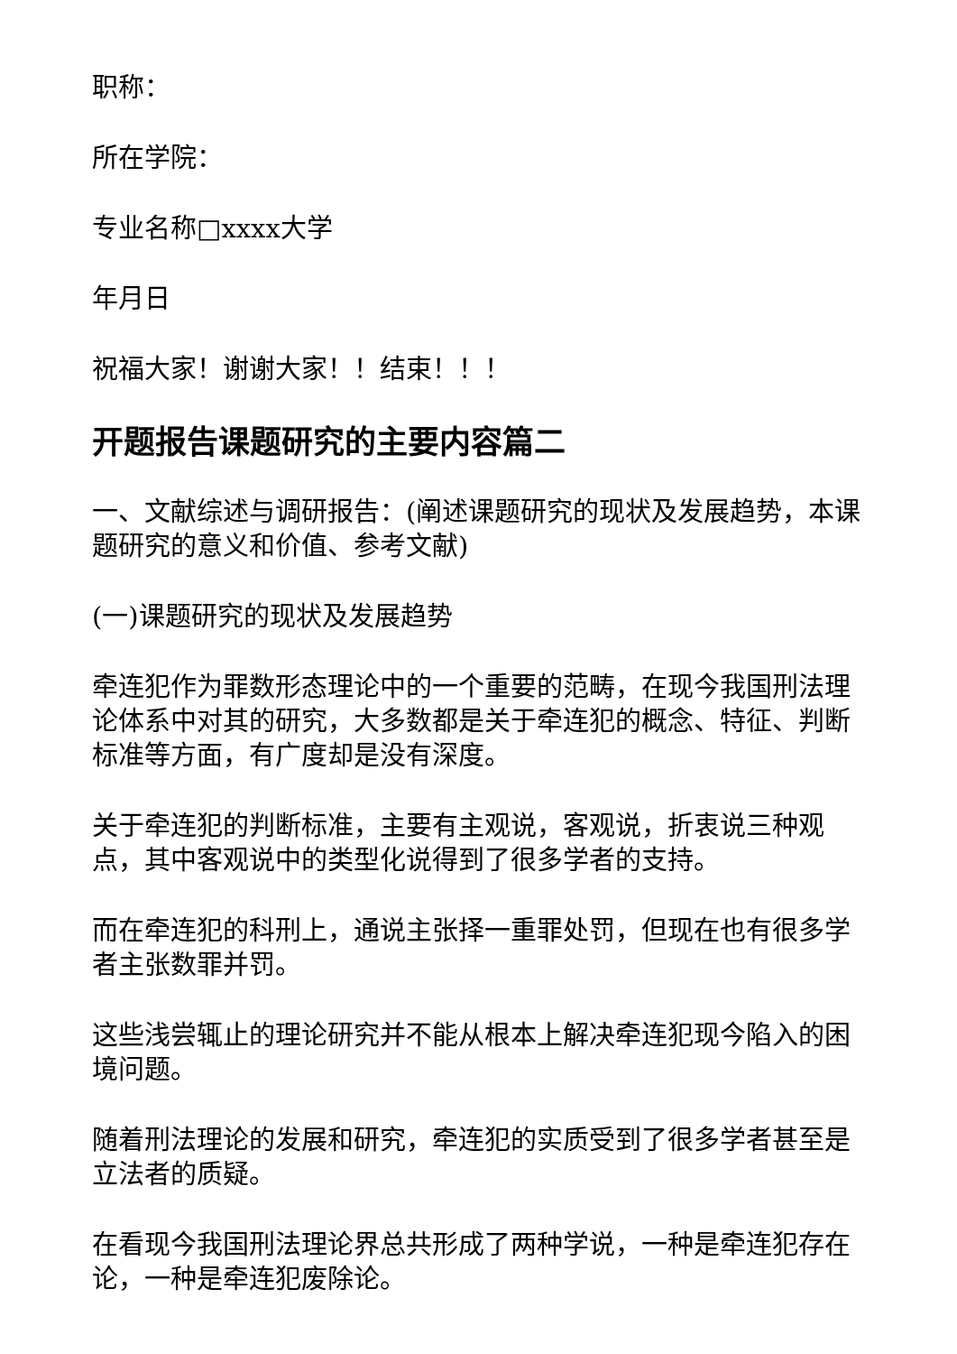职称：
所在学院：
专业名称□xxxx大学
年月日
祝福大家！谢谢大家！！结束！！！
开题报告课题研究的主要内容篇二
一、文献综述与调研报告：(阐述课题研究的现状及发展趋势，本课题研究的意义和价值、参考文献)
(一)课题研究的现状及发展趋势
牵连犯作为罪数形态理论中的一个重要的范畴，在现今我国刑法理论体系中对其的研究，大多数都是关于牵连犯的概念、特征、判断标准等方面，有广度却是没有深度。
关于牵连犯的判断标准，主要有主观说，客观说，折衷说三种观点，其中客观说中的类型化说得到了很多学者的支持。
而在牵连犯的科刑上，通说主张择一重罪处罚，但现在也有很多学者主张数罪并罚。
这些浅尝辄止的理论研究并不能从根本上解决牵连犯现今陷入的困境问题。
随着刑法理论的发展和研究，牵连犯的实质受到了很多学者甚至是立法者的质疑。
在看现今我国刑法理论界总共形成了两种学说，一种是牵连犯存在论，一种是牵连犯废除论。